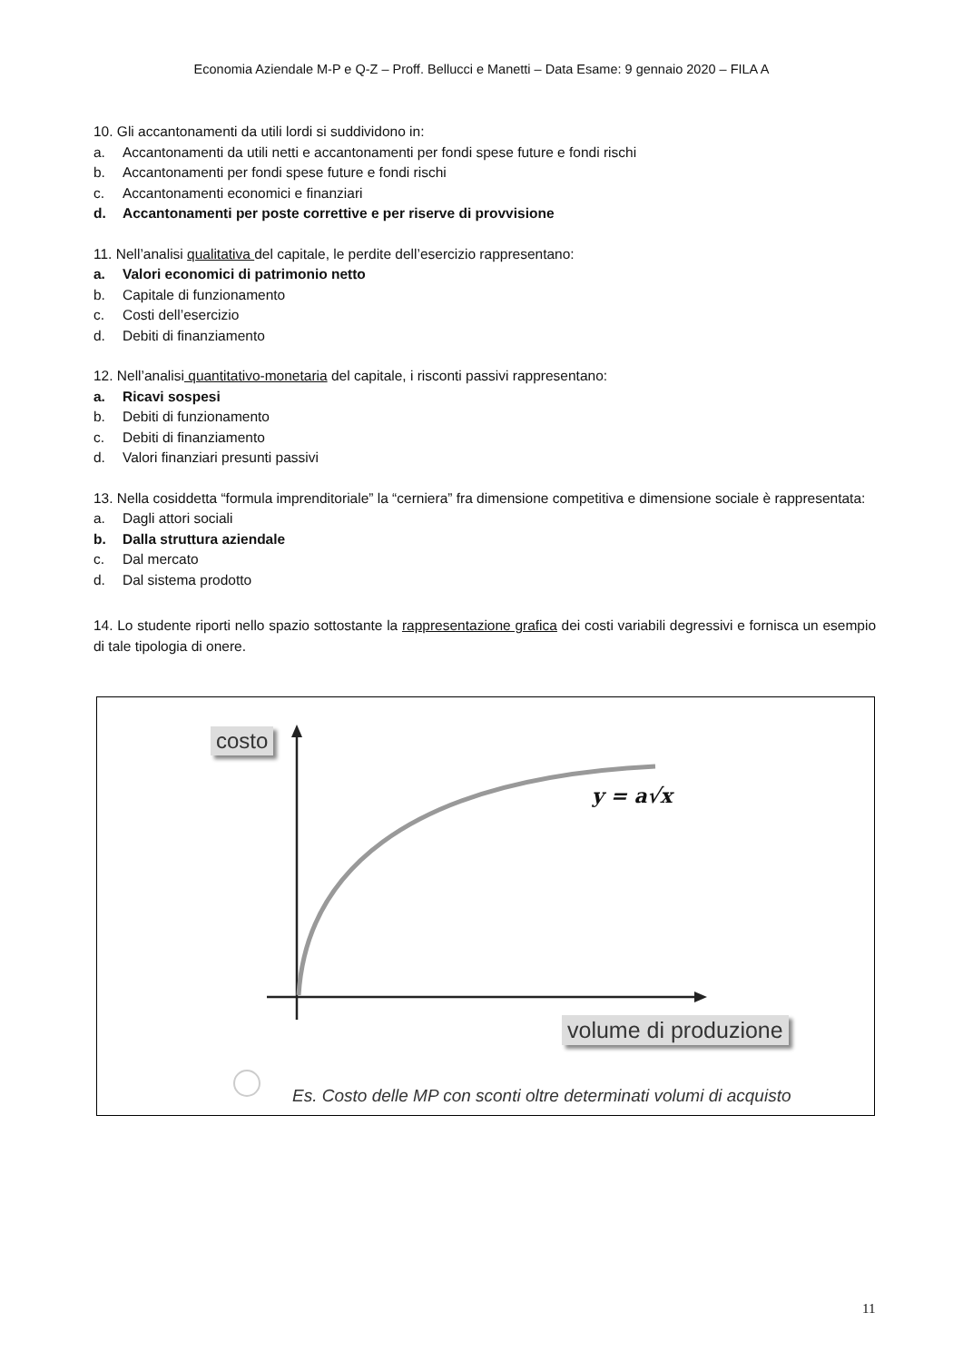Economia Aziendale M-P e Q-Z – Proff. Bellucci e Manetti – Data Esame: 9 gennaio 2020 – FILA A
10. Gli accantonamenti da utili lordi si suddividono in:
a. Accantonamenti da utili netti e accantonamenti per fondi spese future e fondi rischi
b. Accantonamenti per fondi spese future e fondi rischi
c. Accantonamenti economici e finanziari
d. Accantonamenti per poste correttive e per riserve di provvisione
11. Nell’analisi qualitativa del capitale, le perdite dell’esercizio rappresentano:
a. Valori economici di patrimonio netto
b. Capitale di funzionamento
c. Costi dell’esercizio
d. Debiti di finanziamento
12. Nell’analisi quantitativo-monetaria del capitale, i risconti passivi rappresentano:
a. Ricavi sospesi
b. Debiti di funzionamento
c. Debiti di finanziamento
d. Valori finanziari presunti passivi
13. Nella cosiddetta “formula imprenditoriale” la “cerniera” fra dimensione competitiva e dimensione sociale è rappresentata:
a. Dagli attori sociali
b. Dalla struttura aziendale
c. Dal mercato
d. Dal sistema prodotto
14. Lo studente riporti nello spazio sottostante la rappresentazione grafica dei costi variabili degressivi e fornisca un esempio di tale tipologia di onere.
costo
y = a√x
volume di produzione
Es. Costo delle MP con sconti oltre determinati volumi di acquisto
11